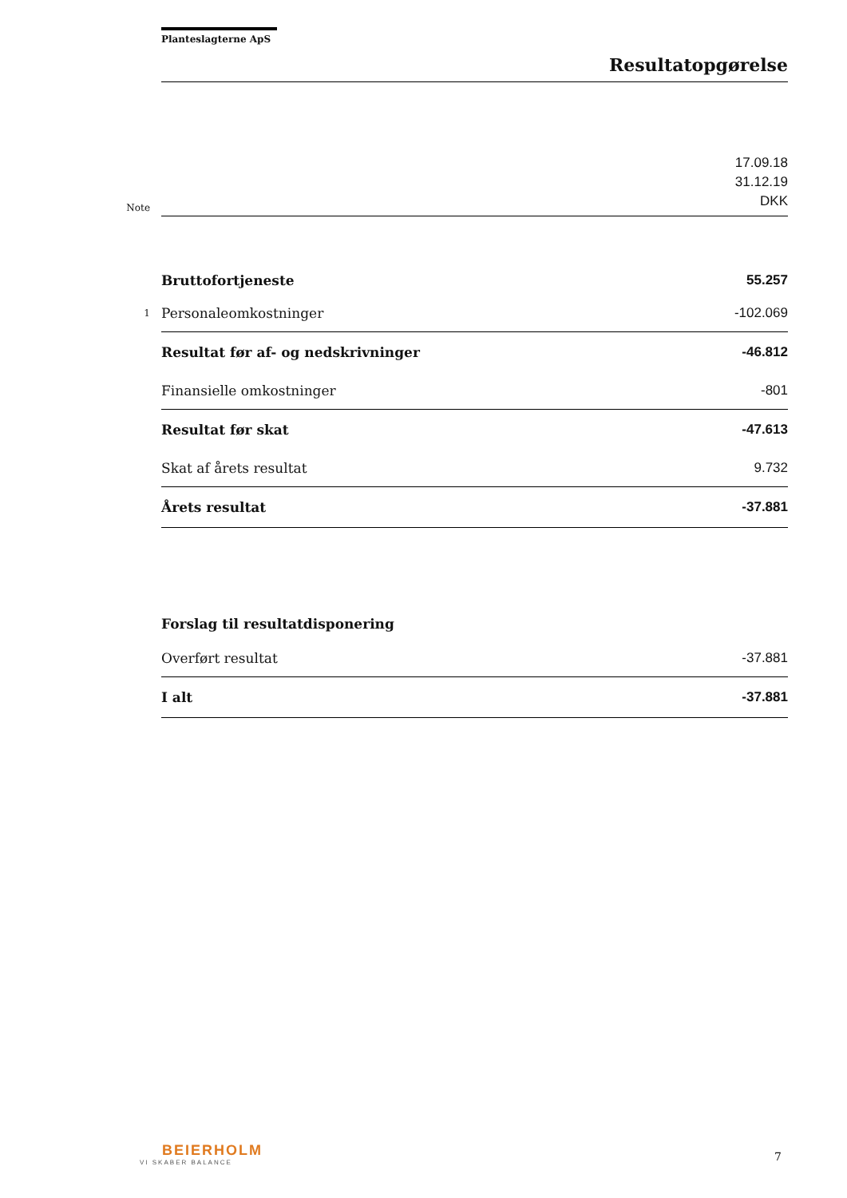Planteslagterne ApS
Resultatopgørelse
| Note | | 17.09.18 31.12.19 DKK |
| | Bruttofortjeneste | 55.257 |
| 1 | Personaleomkostninger | -102.069 |
| | Resultat før af- og nedskrivninger | -46.812 |
| | Finansielle omkostninger | -801 |
| | Resultat før skat | -47.613 |
| | Skat af årets resultat | 9.732 |
| | Årets resultat | -37.881 |
| | Forslag til resultatdisponering | |
| | Overført resultat | -37.881 |
| | I alt | -37.881 |
BEIERHOLM
VI SKABER BALANCE
7